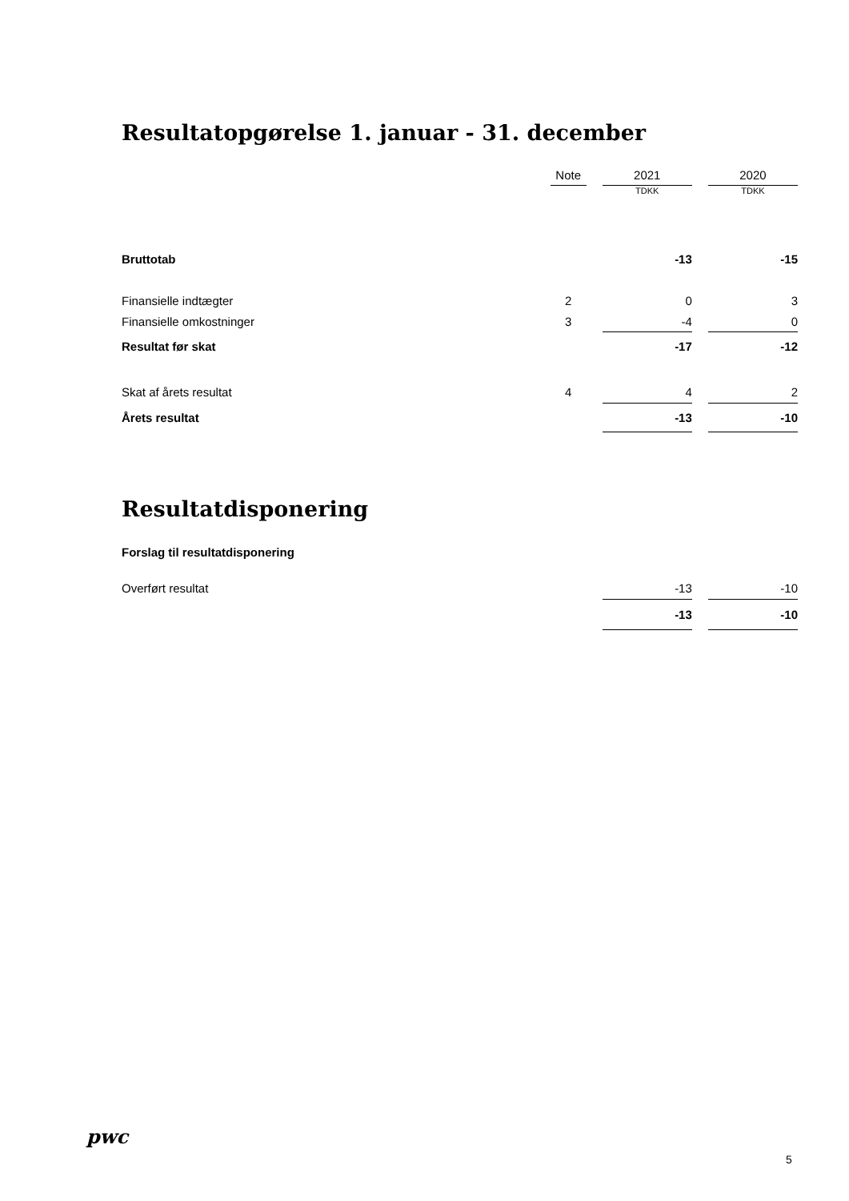Resultatopgørelse 1. januar - 31. december
| | Note | | 2021 | | 2020 |
| --- | --- | --- | --- | --- | --- |
| | | | TDKK | | TDKK |
| Bruttotab | | | -13 | | -15 |
| Finansielle indtægter | 2 | | 0 | | 3 |
| Finansielle omkostninger | 3 | | -4 | | 0 |
| Resultat før skat | | | -17 | | -12 |
| Skat af årets resultat | 4 | | 4 | | 2 |
| Årets resultat | | | -13 | | -10 |
Resultatdisponering
Forslag til resultatdisponering
| Overført resultat | | | -13 | | -10 |
| | | | -13 | | -10 |
pwc
5